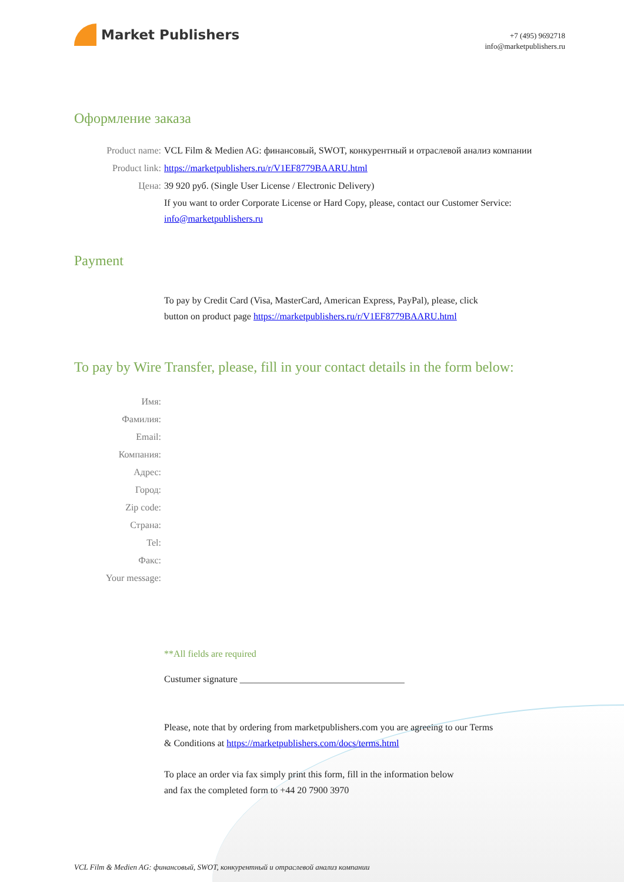Market Publishers
+7 (495) 9692718
info@marketpublishers.ru
Оформление заказа
Product name: VCL Film & Medien AG: финансовый, SWOT, конкурентный и отраслевой анализ компании
Product link: https://marketpublishers.ru/r/V1EF8779BAARU.html
Цена: 39 920 руб. (Single User License / Electronic Delivery)
If you want to order Corporate License or Hard Copy, please, contact our Customer Service:
info@marketpublishers.ru
Payment
To pay by Credit Card (Visa, MasterCard, American Express, PayPal), please, click
button on product page https://marketpublishers.ru/r/V1EF8779BAARU.html
To pay by Wire Transfer, please, fill in your contact details in the form below:
Имя:
Фамилия:
Email:
Компания:
Адрес:
Город:
Zip code:
Страна:
Tel:
Факс:
Your message:
**All fields are required
Custumer signature ___________________________________
Please, note that by ordering from marketpublishers.com you are agreeing to our Terms
& Conditions at https://marketpublishers.com/docs/terms.html
To place an order via fax simply print this form, fill in the information below
and fax the completed form to +44 20 7900 3970
VCL Film & Medien AG: финансовый, SWOT, конкурентный и отраслевой анализ компании